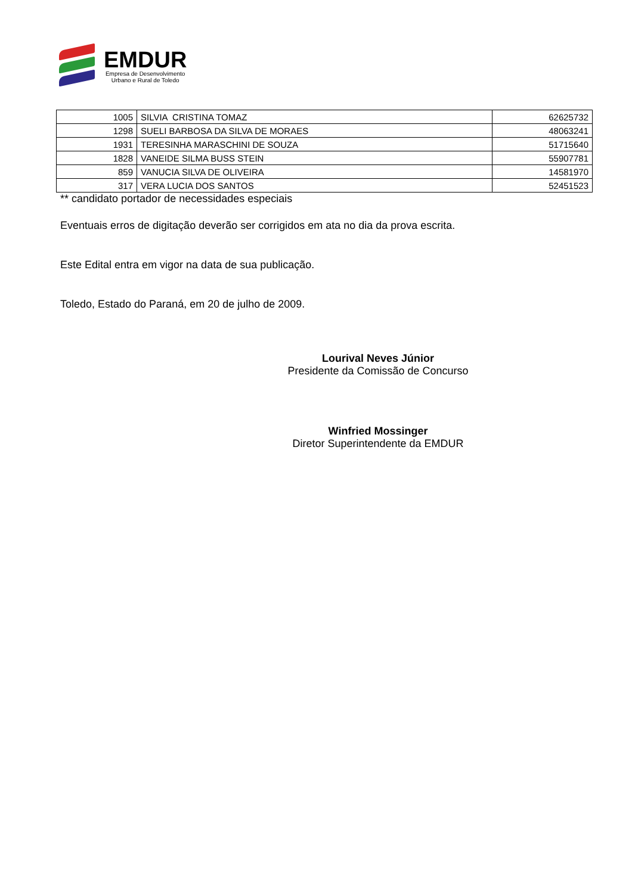EMDUR
Empresa de Desenvolvimento
Urbano e Rural de Toledo
| 1005 | SILVIA CRISTINA TOMAZ | 62625732 |
| 1298 | SUELI BARBOSA DA SILVA DE MORAES | 48063241 |
| 1931 | TERESINHA MARASCHINI DE SOUZA | 51715640 |
| 1828 | VANEIDE SILMA BUSS STEIN | 55907781 |
| 859 | VANUCIA SILVA DE OLIVEIRA | 14581970 |
| 317 | VERA LUCIA DOS SANTOS | 52451523 |
** candidato portador de necessidades especiais
Eventuais erros de digitação deverão ser corrigidos em ata no dia da prova escrita.
Este Edital entra em vigor na data de sua publicação.
Toledo, Estado do Paraná, em 20 de julho de 2009.
Lourival Neves Júnior
Presidente da Comissão de Concurso
Winfried Mossinger
Diretor Superintendente da EMDUR